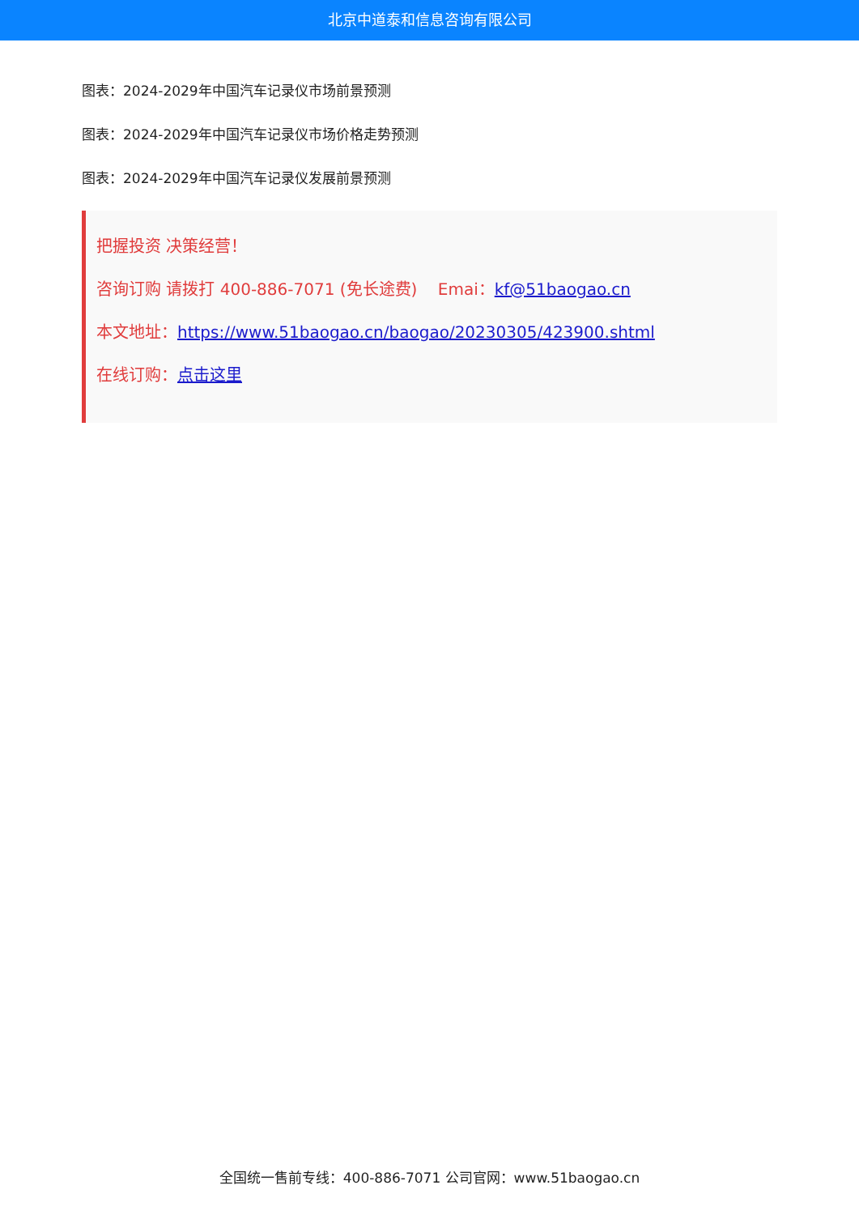北京中道泰和信息咨询有限公司
图表：2024-2029年中国汽车记录仪市场前景预测
图表：2024-2029年中国汽车记录仪市场价格走势预测
图表：2024-2029年中国汽车记录仪发展前景预测
把握投资 决策经营！
咨询订购 请拨打 400-886-7071 (免长途费) Emai：kf@51baogao.cn
本文地址：https://www.51baogao.cn/baogao/20230305/423900.shtml
在线订购：点击这里
全国统一售前专线：400-886-7071 公司官网：www.51baogao.cn